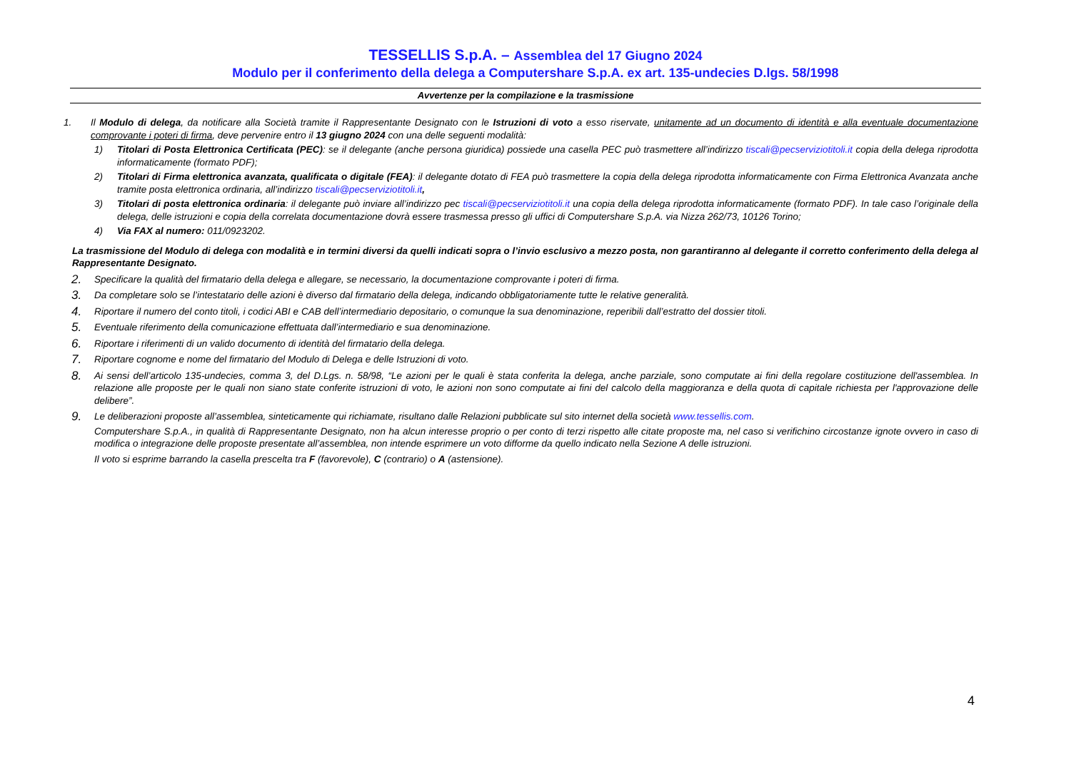TESSELLIS S.p.A. – Assemblea del 17 Giugno 2024
Modulo per il conferimento della delega a Computershare S.p.A. ex art. 135-undecies D.lgs. 58/1998
Avvertenze per la compilazione e la trasmissione
1. Il Modulo di delega, da notificare alla Società tramite il Rappresentante Designato con le Istruzioni di voto a esso riservate, unitamente ad un documento di identità e alla eventuale documentazione comprovante i poteri di firma, deve pervenire entro il 13 giugno 2024 con una delle seguenti modalità:
1) Titolari di Posta Elettronica Certificata (PEC): se il delegante (anche persona giuridica) possiede una casella PEC può trasmettere all’indirizzo tiscali@pecserviziotitoli.it copia della delega riprodotta informaticamente (formato PDF);
2) Titolari di Firma elettronica avanzata, qualificata o digitale (FEA): il delegante dotato di FEA può trasmettere la copia della delega riprodotta informaticamente con Firma Elettronica Avanzata anche tramite posta elettronica ordinaria, all’indirizzo tiscali@pecserviziotitoli.it,
3) Titolari di posta elettronica ordinaria: il delegante può inviare all’indirizzo pec tiscali@pecserviziotitoli.it una copia della delega riprodotta informaticamente (formato PDF). In tale caso l’originale della delega, delle istruzioni e copia della correlata documentazione dovrà essere trasmessa presso gli uffici di Computershare S.p.A. via Nizza 262/73, 10126 Torino;
4) Via FAX al numero: 011/0923202.
La trasmissione del Modulo di delega con modalità e in termini diversi da quelli indicati sopra o l’invio esclusivo a mezzo posta, non garantiranno al delegante il corretto conferimento della delega al Rappresentante Designato.
2.
Specificare la qualità del firmatario della delega e allegare, se necessario, la documentazione comprovante i poteri di firma.
3.
Da completare solo se l’intestatario delle azioni è diverso dal firmatario della delega, indicando obbligatoriamente tutte le relative generalità.
4.
Riportare il numero del conto titoli, i codici ABI e CAB dell’intermediario depositario, o comunque la sua denominazione, reperibili dall’estratto del dossier titoli.
5.
Eventuale riferimento della comunicazione effettuata dall’intermediario e sua denominazione.
6.
Riportare i riferimenti di un valido documento di identità del firmatario della delega.
7.
Riportare cognome e nome del firmatario del Modulo di Delega e delle Istruzioni di voto.
8.
Ai sensi dell’articolo 135-undecies, comma 3, del D.Lgs. n. 58/98, “Le azioni per le quali è stata conferita la delega, anche parziale, sono computate ai fini della regolare costituzione dell'assemblea. In relazione alle proposte per le quali non siano state conferite istruzioni di voto, le azioni non sono computate ai fini del calcolo della maggioranza e della quota di capitale richiesta per l'approvazione delle delibere”.
9.
Le deliberazioni proposte all’assemblea, sinteticamente qui richiamate, risultano dalle Relazioni pubblicate sul sito internet della società www.tessellis.com.
Computershare S.p.A., in qualità di Rappresentante Designato, non ha alcun interesse proprio o per conto di terzi rispetto alle citate proposte ma, nel caso si verifichino circostanze ignote ovvero in caso di modifica o integrazione delle proposte presentate all’assemblea, non intende esprimere un voto difforme da quello indicato nella Sezione A delle istruzioni.
Il voto si esprime barrando la casella prescelta tra F (favorevole), C (contrario) o A (astensione).
4